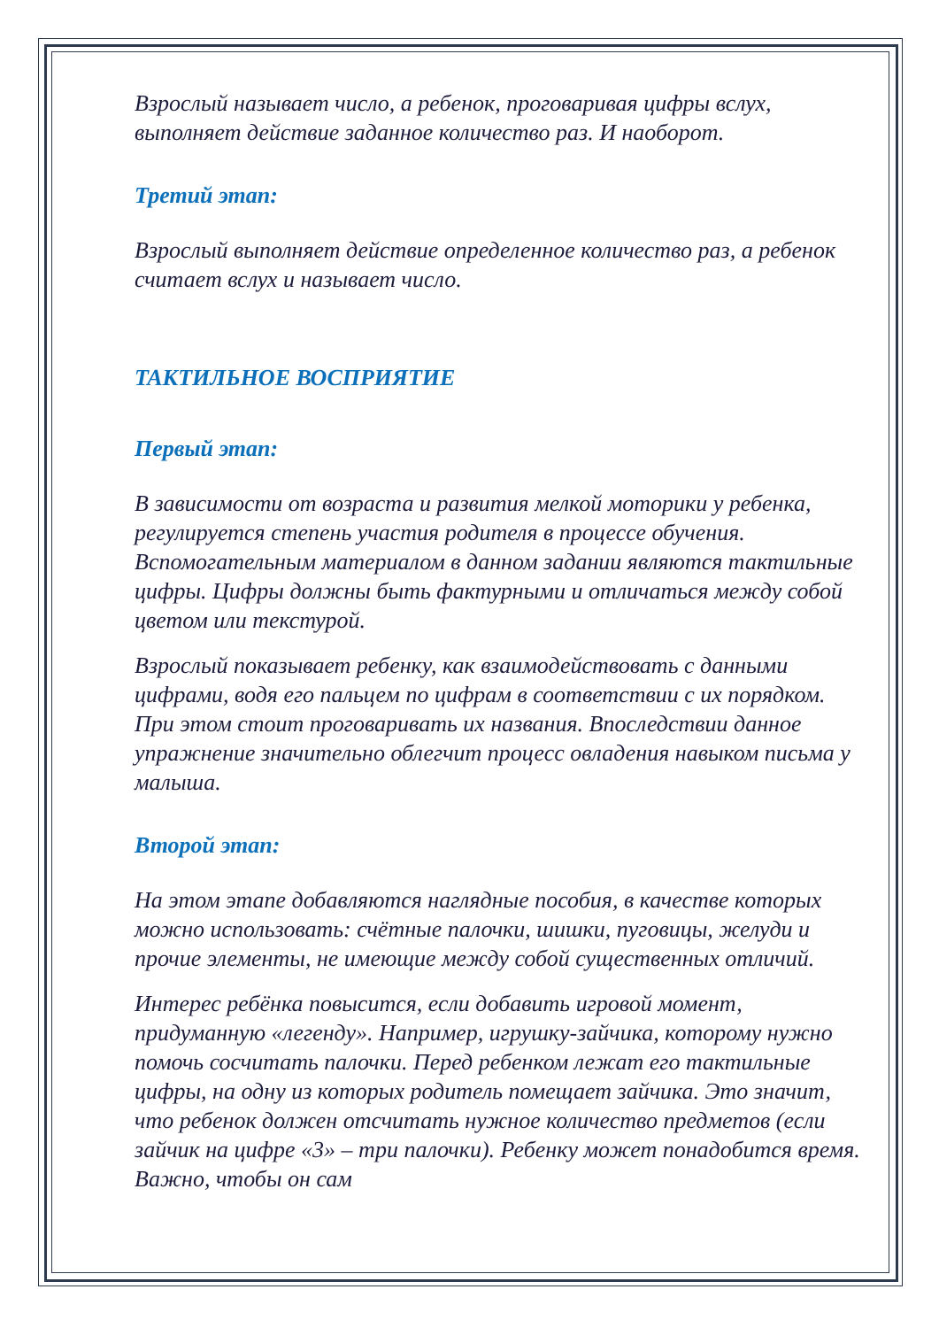Взрослый называет число, а ребенок, проговаривая цифры вслух, выполняет действие заданное количество раз. И наоборот.
Третий этап:
Взрослый выполняет действие определенное количество раз, а ребенок считает вслух и называет число.
ТАКТИЛЬНОЕ ВОСПРИЯТИЕ
Первый этап:
В зависимости от возраста и развития мелкой моторики у ребенка, регулируется степень участия родителя в процессе обучения. Вспомогательным материалом в данном задании являются тактильные цифры. Цифры должны быть фактурными и отличаться между собой цветом или текстурой.
Взрослый показывает ребенку, как взаимодействовать с данными цифрами, водя его пальцем по цифрам в соответствии с их порядком. При этом стоит проговаривать их названия. Впоследствии данное упражнение значительно облегчит процесс овладения навыком письма у малыша.
Второй этап:
На этом этапе добавляются наглядные пособия, в качестве которых можно использовать: счётные палочки, шишки, пуговицы, желуди и прочие элементы, не имеющие между собой существенных отличий.
Интерес ребёнка повысится, если добавить игровой момент, придуманную «легенду». Например, игрушку-зайчика, которому нужно помочь сосчитать палочки. Перед ребенком лежат его тактильные цифры, на одну из которых родитель помещает зайчика. Это значит, что ребенок должен отсчитать нужное количество предметов (если зайчик на цифре «3» – три палочки). Ребенку может понадобится время. Важно, чтобы он сам